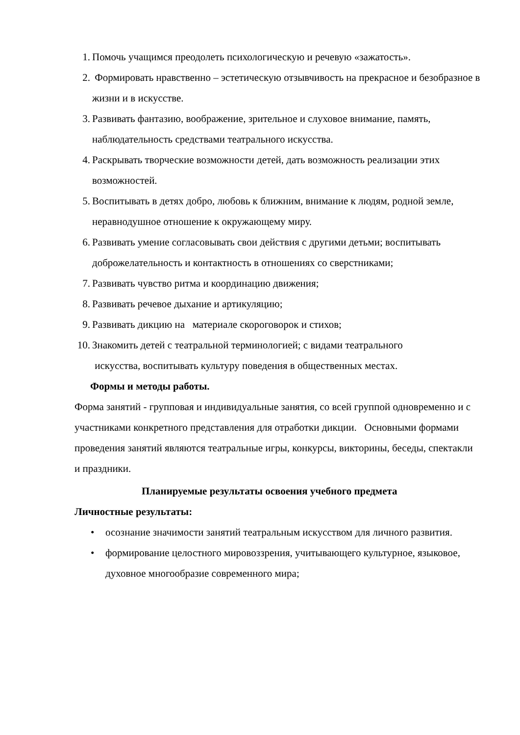1. Помочь учащимся преодолеть психологическую и речевую «зажатость».
2. Формировать нравственно – эстетическую отзывчивость на прекрасное и безобразное в жизни и в искусстве.
3. Развивать фантазию, воображение, зрительное и слуховое внимание, память, наблюдательность средствами театрального искусства.
4. Раскрывать творческие возможности детей, дать возможность реализации этих возможностей.
5. Воспитывать в детях добро, любовь к ближним, внимание к людям, родной земле, неравнодушное отношение к окружающему миру.
6. Развивать умение согласовывать свои действия с другими детьми; воспитывать доброжелательность и контактность в отношениях со сверстниками;
7. Развивать чувство ритма и координацию движения;
8. Развивать речевое дыхание и артикуляцию;
9. Развивать дикцию на материале скороговорок и стихов;
10. Знакомить детей с театральной терминологией; с видами театрального
искусства, воспитывать культуру поведения в общественных местах.
Формы и методы работы.
Форма занятий - групповая и индивидуальные занятия, со всей группой одновременно и с участниками конкретного представления для отработки дикции. Основными формами проведения занятий являются театральные игры, конкурсы, викторины, беседы, спектакли и праздники.
Планируемые результаты освоения учебного предмета
Личностные результаты:
• осознание значимости занятий театральным искусством для личного развития.
• формирование целостного мировоззрения, учитывающего культурное, языковое, духовное многообразие современного мира;